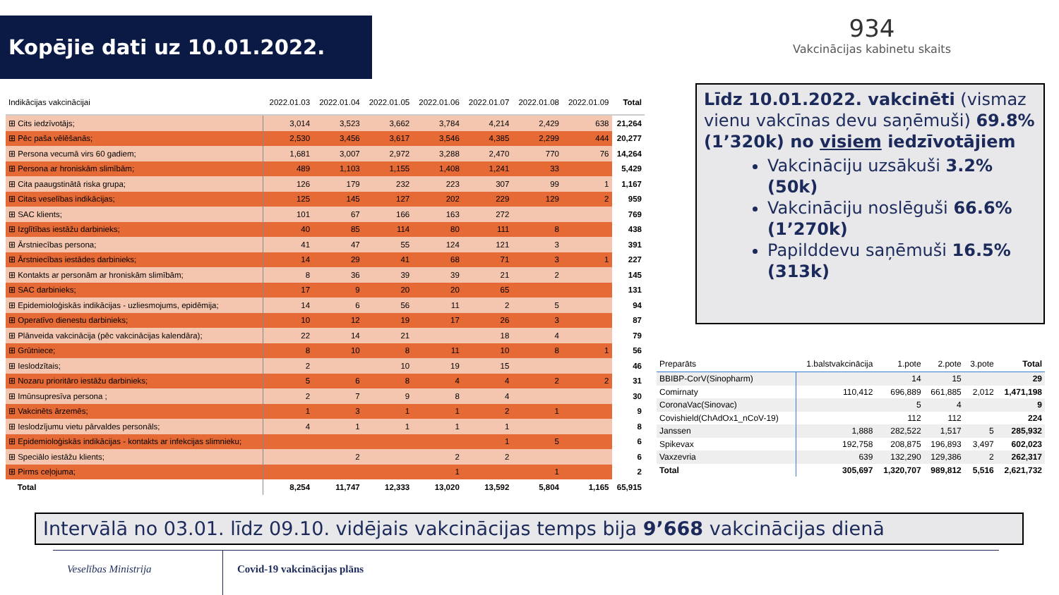Kopējie dati uz 10.01.2022.
934
Vakcinācijas kabinetu skaits
| Indikācijas vakcinācijai | 2022.01.03 | 2022.01.04 | 2022.01.05 | 2022.01.06 | 2022.01.07 | 2022.01.08 | 2022.01.09 | Total |
| --- | --- | --- | --- | --- | --- | --- | --- | --- |
| ⊞ Cits iedzīvotājs; | 3,014 | 3,523 | 3,662 | 3,784 | 4,214 | 2,429 | 638 | 21,264 |
| ⊞ Pēc paša vēlēšanās; | 2,530 | 3,456 | 3,617 | 3,546 | 4,385 | 2,299 | 444 | 20,277 |
| ⊞ Persona vecumā virs 60 gadiem; | 1,681 | 3,007 | 2,972 | 3,288 | 2,470 | 770 | 76 | 14,264 |
| ⊞ Persona ar hroniskām slimībām; | 489 | 1,103 | 1,155 | 1,408 | 1,241 | 33 | | 5,429 |
| ⊞ Cita paaugstinātā riska grupa; | 126 | 179 | 232 | 223 | 307 | 99 | 1 | 1,167 |
| ⊞ Citas veselības indikācijas; | 125 | 145 | 127 | 202 | 229 | 129 | 2 | 959 |
| ⊞ SAC klients; | 101 | 67 | 166 | 163 | 272 | | | 769 |
| ⊞ Izglītības iestāžu darbinieks; | 40 | 85 | 114 | 80 | 111 | 8 | | 438 |
| ⊞ Ārstniecības persona; | 41 | 47 | 55 | 124 | 121 | 3 | | 391 |
| ⊞ Ārstniecības iestādes darbinieks; | 14 | 29 | 41 | 68 | 71 | 3 | 1 | 227 |
| ⊞ Kontakts ar personām ar hroniskām slimībām; | 8 | 36 | 39 | 39 | 21 | 2 | | 145 |
| ⊞ SAC darbinieks; | 17 | 9 | 20 | 20 | 65 | | | 131 |
| ⊞ Epidemioloģiskās indikācijas - uzliesmojums, epidēmija; | 14 | 6 | 56 | 11 | 2 | 5 | | 94 |
| ⊞ Operatīvo dienestu darbinieks; | 10 | 12 | 19 | 17 | 26 | 3 | | 87 |
| ⊞ Plānveida vakcinācija (pēc vakcinācijas kalendāra); | 22 | 14 | 21 | | 18 | 4 | | 79 |
| ⊞ Grūtniece; | 8 | 10 | 8 | 11 | 10 | 8 | 1 | 56 |
| ⊞ Ieslodzītais; | 2 | | 10 | 19 | 15 | | | 46 |
| ⊞ Nozaru prioritāro iestāžu darbinieks; | 5 | 6 | 8 | 4 | 4 | 2 | 2 | 31 |
| ⊞ Imūnsupresīva persona ; | 2 | 7 | 9 | 8 | 4 | | | 30 |
| ⊞ Vakcinēts ārzemēs; | 1 | 3 | 1 | 1 | 2 | 1 | | 9 |
| ⊞ Ieslodzījumu vietu pārvaldes personāls; | 4 | 1 | 1 | 1 | 1 | | | 8 |
| ⊞ Epidemioloģiskās indikācijas - kontakts ar infekcijas slimnieku; | | | | | 1 | 5 | | 6 |
| ⊞ Speciālo iestāžu klients; | | 2 | | 2 | 2 | | | 6 |
| ⊞ Pirms ceļojuma; | | | | 1 | | 1 | | 2 |
| Total | 8,254 | 11,747 | 12,333 | 13,020 | 13,592 | 5,804 | 1,165 | 65,915 |
Līdz 10.01.2022. vakcinēti (vismaz vienu vakcīnas devu saņēmuši) 69.8% (1’320k) no visiem iedzīvotājiem
Vakcināciju uzsākuši 3.2% (50k)
Vakcināciju noslēguši 66.6% (1’270k)
Papilddevu saņēmuši 16.5% (313k)
| Preparāts | 1.balstvakcinācija | 1.pote | 2.pote | 3.pote | Total |
| --- | --- | --- | --- | --- | --- |
| BBIBP-CorV(Sinopharm) | | 14 | 15 | | 29 |
| Comirnaty | 110,412 | 696,889 | 661,885 | 2,012 | 1,471,198 |
| CoronaVac(Sinovac) | | 5 | 4 | | 9 |
| Covishield(ChAdOx1_nCoV-19) | | 112 | 112 | | 224 |
| Janssen | 1,888 | 282,522 | 1,517 | 5 | 285,932 |
| Spikevax | 192,758 | 208,875 | 196,893 | 3,497 | 602,023 |
| Vaxzevria | 639 | 132,290 | 129,386 | 2 | 262,317 |
| Total | 305,697 | 1,320,707 | 989,812 | 5,516 | 2,621,732 |
Intervālā no 03.01. līdz 09.10. vidējais vakcinācijas temps bija 9’668 vakcinācijas dienā
Veselības Ministrija Covid-19 vakcinācijas plāns